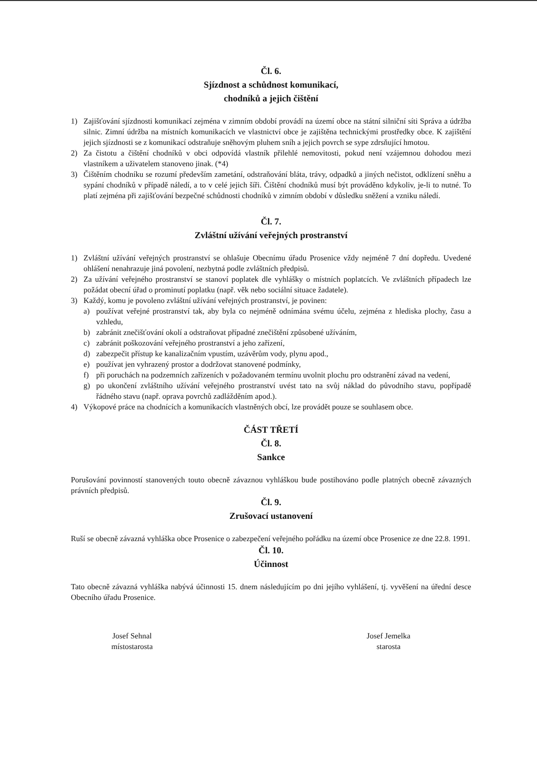Čl. 6.
Sjízdnost a schůdnost komunikací,
chodníků a jejich čištění
1) Zajišťování sjízdnosti komunikací zejména v zimním období provádí na území obce na státní silniční síti Správa a údržba silnic. Zimní údržba na místních komunikacích ve vlastnictví obce je zajištěna technickými prostředky obce. K zajištění jejich sjízdnosti se z komunikací odstraňuje sněhovým pluhem sníh a jejich povrch se sype zdrsňující hmotou.
2) Za čistotu a čištění chodníků v obci odpovídá vlastník přilehlé nemovitosti, pokud není vzájemnou dohodou mezi vlastníkem a uživatelem stanoveno jinak. (*4)
3) Čištěním chodníku se rozumí především zametání, odstraňování bláta, trávy, odpadků a jiných nečistot, odklízení sněhu a sypání chodníků v případě náledí, a to v celé jejich šíři. Čištění chodníků musí být prováděno kdykoliv, je-li to nutné. To platí zejména při zajišťování bezpečné schůdnosti chodníků v zimním období v důsledku sněžení a vzniku náledí.
Čl. 7.
Zvláštní užívání veřejných prostranství
1) Zvláštní užívání veřejných prostranství se ohlašuje Obecnímu úřadu Prosenice vždy nejméně 7 dní dopředu. Uvedené ohlášení nenahrazuje jiná povolení, nezbytná podle zvláštních předpisů.
2) Za užívání veřejného prostranství se stanoví poplatek dle vyhlášky o místních poplatcích. Ve zvláštních případech lze požádat obecní úřad o prominutí poplatku (např. věk nebo sociální situace žadatele).
3) Každý, komu je povoleno zvláštní užívání veřejných prostranství, je povinen:
a) používat veřejné prostranství tak, aby byla co nejméně odnímána svému účelu, zejména z hlediska plochy, času a vzhledu,
b) zabránit znečišťování okolí a odstraňovat případné znečištění způsobené užíváním,
c) zabránit poškozování veřejného prostranství a jeho zařízení,
d) zabezpečit přístup ke kanalizačním vpustím, uzávěrům vody, plynu apod.,
e) používat jen vyhrazený prostor a dodržovat stanovené podmínky,
f) při poruchách na podzemních zařízeních v požadovaném termínu uvolnit plochu pro odstranění závad na vedení,
g) po ukončení zvláštního užívání veřejného prostranství uvést tato na svůj náklad do původního stavu, popřípadě řádného stavu (např. oprava povrchů zadlážděním apod.).
4) Výkopové práce na chodnících a komunikacích vlastněných obcí, lze provádět pouze se souhlasem obce.
ČÁST TŘETÍ
Čl. 8.
Sankce
Porušování povinností stanovených touto obecně závaznou vyhláškou bude postihováno podle platných obecně závazných právních předpisů.
Čl. 9.
Zrušovací ustanovení
Ruší se obecně závazná vyhláška obce Prosenice o zabezpečení veřejného pořádku na území obce Prosenice ze dne 22.8. 1991.
Čl. 10.
Účinnost
Tato obecně závazná vyhláška nabývá účinnosti 15. dnem následujícím po dni jejího vyhlášení, tj. vyvěšení na úřední desce Obecního úřadu Prosenice.
Josef Sehnal
místostarosta
Josef Jemelka
starosta